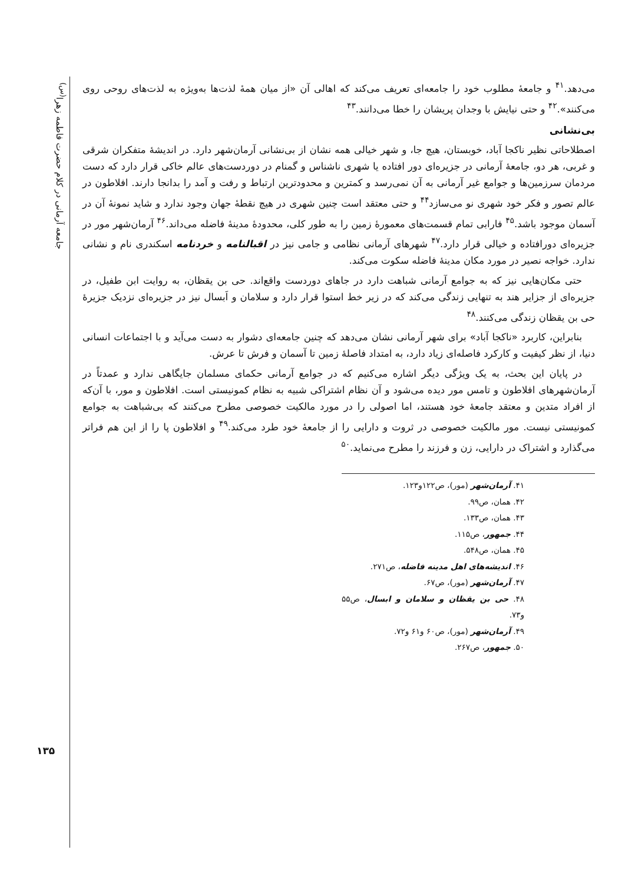جامعه آرمانی در کلام حضرت فاطمه زهرا<sup>(س)</sup>
۱۳۵
می‌دهد.<sup>۴۱</sup> و جامعهٔ مطلوب خود را جامعه‌ای تعریف می‌کند که اهالی آن «از میان همهٔ لذت‌ها به‌ویژه به لذت‌های روحی روی می‌کنند».<sup>۴۲</sup> و حتی نیایش با وجدان پریشان را خطا می‌دانند.<sup>۴۳</sup>
بی‌نشانی
اصطلاحاتی نظیر ناکجا آباد، خوبستان، هیچ جا، و شهر خیالی همه نشان از بی‌نشانی آرمان‌شهر دارد. در اندیشهٔ متفکران شرقی و غربی، هر دو، جامعهٔ آرمانی در جزیره‌ای دور افتاده یا شهری ناشناس و گمنام در دوردست‌های عالم خاکی قرار دارد که دست مردمان سرزمین‌ها و جوامع غیر آرمانی به آن نمی‌رسد و کمترین و محدودترین ارتباط و رفت و آمد را بدانجا دارند. افلاطون در عالم تصور و فکر خود شهری نو می‌سازد<sup>۴۴</sup> و حتی معتقد است چنین شهری در هیچ نقطهٔ جهان وجود ندارد و شاید نمونهٔ آن در آسمان موجود باشد.<sup>۴۵</sup> فارابی تمام قسمت‌های معمورهٔ زمین را به طور کلی، محدودهٔ مدینهٔ فاضله می‌داند.<sup>۴۶</sup> آرمان‌شهر مور در جزیره‌ای دورافتاده و خیالی قرار دارد.<sup>۴۷</sup> شهرهای آرمانی نظامی و جامی نیز در اقبالنامه و خردنامه اسکندری نام و نشانی ندارد. خواجه نصیر در مورد مکان مدینهٔ فاضله سکوت می‌کند.
حتی مکان‌هایی نیز که به جوامع آرمانی شباهت دارد در جاهای دوردست واقع‌اند. حی بن یقظان، به روایت ابن طفیل، در جزیره‌ای از جزایر هند به تنهایی زندگی می‌کند که در زیر خط استوا قرار دارد و سلامان و اَبسال نیز در جزیره‌ای نزدیک جزیرهٔ حی بن یقظان زندگی می‌کنند.<sup>۴۸</sup>
بنابراین، کاربرد «ناکجا آباد» برای شهر آرمانی نشان می‌دهد که چنین جامعه‌ای دشوار به دست می‌آید و با اجتماعات انسانی دنیا، از نظر کیفیت و کارکرد فاصله‌ای زیاد دارد، به امتداد فاصلهٔ زمین تا آسمان و فرش تا عرش.
در پایان این بحث، به یک ویژگی دیگر اشاره می‌کنیم که در جوامع آرمانی حکمای مسلمان جایگاهی ندارد و عمدتاً در آرمان‌شهرهای افلاطون و تامس مور دیده می‌شود و آن نظام اشتراکی شبیه به نظام کمونیستی است. افلاطون و مور، با آن‌که از افراد متدین و معتقد جامعهٔ خود هستند، اما اصولی را در مورد مالکیت خصوصی مطرح می‌کنند که بی‌شباهت به جوامع کمونیستی نیست. مور مالکیت خصوصی در ثروت و دارایی را از جامعهٔ خود طرد می‌کند.<sup>۴۹</sup> و افلاطون پا را از این هم فراتر می‌گذارد و اشتراک در دارایی، زن و فرزند را مطرح می‌نماید.<sup>۵۰</sup>
۴۱. آرمان‌شهر (مور)، ص۱۲۲و۱۲۳.
۴۲. همان، ص۹۹.
۴۳. همان، ص۱۳۳.
۴۴. جمهور، ص۱۱۵.
۴۵. همان، ص۵۴۸.
۴۶. اندیشه‌های اهل مدینه فاضله، ص۲۷۱.
۴۷. آرمان‌شهر (مور)، ص۶۷.
۴۸. حی بن یقظان و سلامان و ابسال، ص۵۵ و۷۳.
۴۹. آرمان‌شهر (مور)، ص۶۰ و۶۱ و۷۲.
۵۰. جمهور، ص۲۶۷.